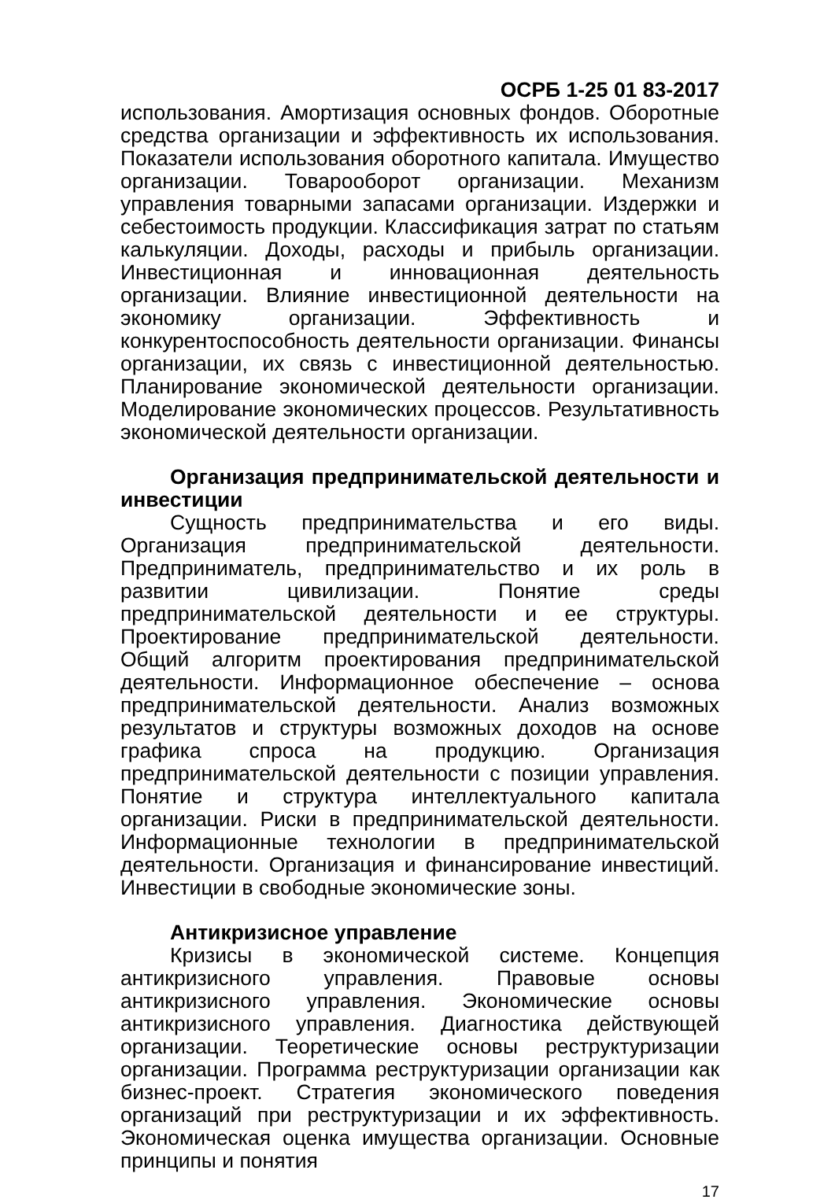ОСРБ 1-25 01 83-2017
использования. Амортизация основных фондов. Оборотные средства организации и эффективность их использования. Показатели использования оборотного капитала. Имущество организации. Товарооборот организации. Механизм управления товарными запасами организации. Издержки и себестоимость продукции. Классификация затрат по статьям калькуляции. Доходы, расходы и прибыль организации. Инвестиционная и инновационная деятельность организации. Влияние инвестиционной деятельности на экономику организации. Эффективность и конкурентоспособность деятельности организации. Финансы организации, их связь с инвестиционной деятельностью. Планирование экономической деятельности организации. Моделирование экономических процессов. Результативность экономической деятельности организации.
Организация предпринимательской деятельности и инвестиции
Сущность предпринимательства и его виды. Организация предпринимательской деятельности. Предприниматель, предпринимательство и их роль в развитии цивилизации. Понятие среды предпринимательской деятельности и ее структуры. Проектирование предпринимательской деятельности. Общий алгоритм проектирования предпринимательской деятельности. Информационное обеспечение – основа предпринимательской деятельности. Анализ возможных результатов и структуры возможных доходов на основе графика спроса на продукцию. Организация предпринимательской деятельности с позиции управления. Понятие и структура интеллектуального капитала организации. Риски в предпринимательской деятельности. Информационные технологии в предпринимательской деятельности. Организация и финансирование инвестиций. Инвестиции в свободные экономические зоны.
Антикризисное управление
Кризисы в экономической системе. Концепция антикризисного управления. Правовые основы антикризисного управления. Экономические основы антикризисного управления. Диагностика действующей организации. Теоретические основы реструктуризации организации. Программа реструктуризации организации как бизнес-проект. Стратегия экономического поведения организаций при реструктуризации и их эффективность. Экономическая оценка имущества организации. Основные принципы и понятия
17